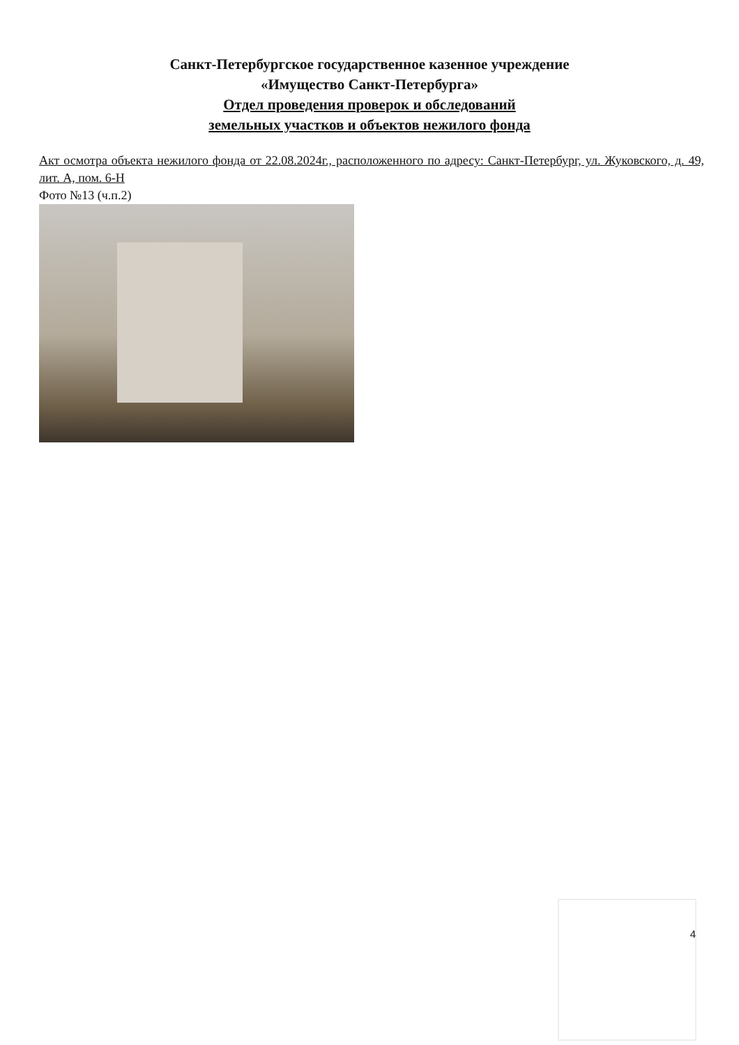Санкт-Петербургское государственное казенное учреждение
«Имущество Санкт-Петербурга»
Отдел проведения проверок и обследований
земельных участков и объектов нежилого фонда
Акт осмотра объекта нежилого фонда от 22.08.2024г., расположенного по адресу: Санкт-Петербург, ул. Жуковского, д. 49, лит. А, пом. 6-Н
Фото №13 (ч.п.2)
4